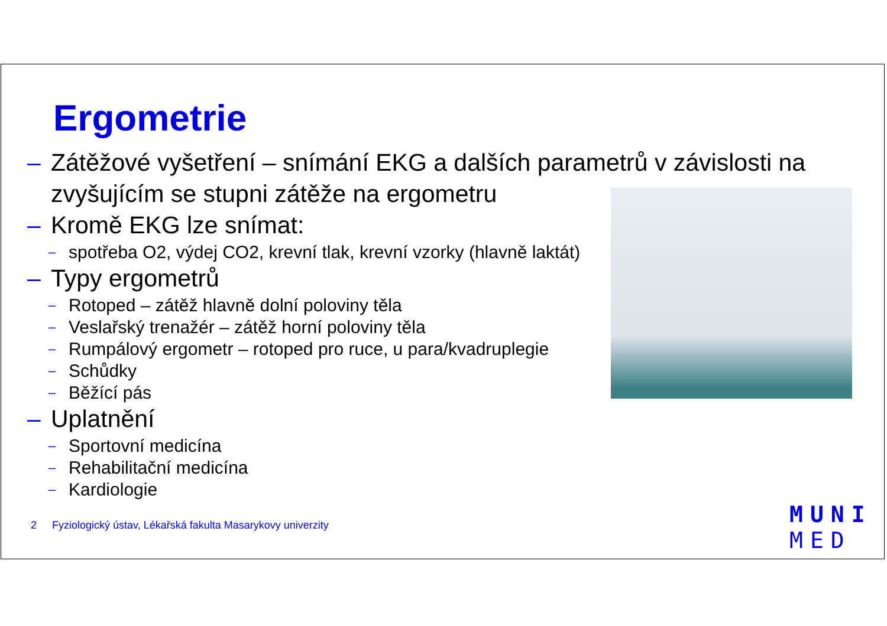Ergometrie
– Zátěžové vyšetření – snímání EKG a dalších parametrů v závislosti na zvyšujícím se stupni zátěže na ergometru
– Kromě EKG lze snímat:
– spotřeba O2, výdej CO2, krevní tlak, krevní vzorky (hlavně laktát)
– Typy ergometrů
– Rotoped – zátěž hlavně dolní poloviny těla
– Veslařský trenažér – zátěž horní poloviny těla
– Rumpálový ergometr – rotoped pro ruce, u para/kvadruplegie
– Schůdky
– Běžící pás
– Uplatnění
– Sportovní medicína
– Rehabilitační medicína
– Kardiologie
2 Fyziologický ústav, Lékařská fakulta Masarykovy univerzity
MUNI
MED